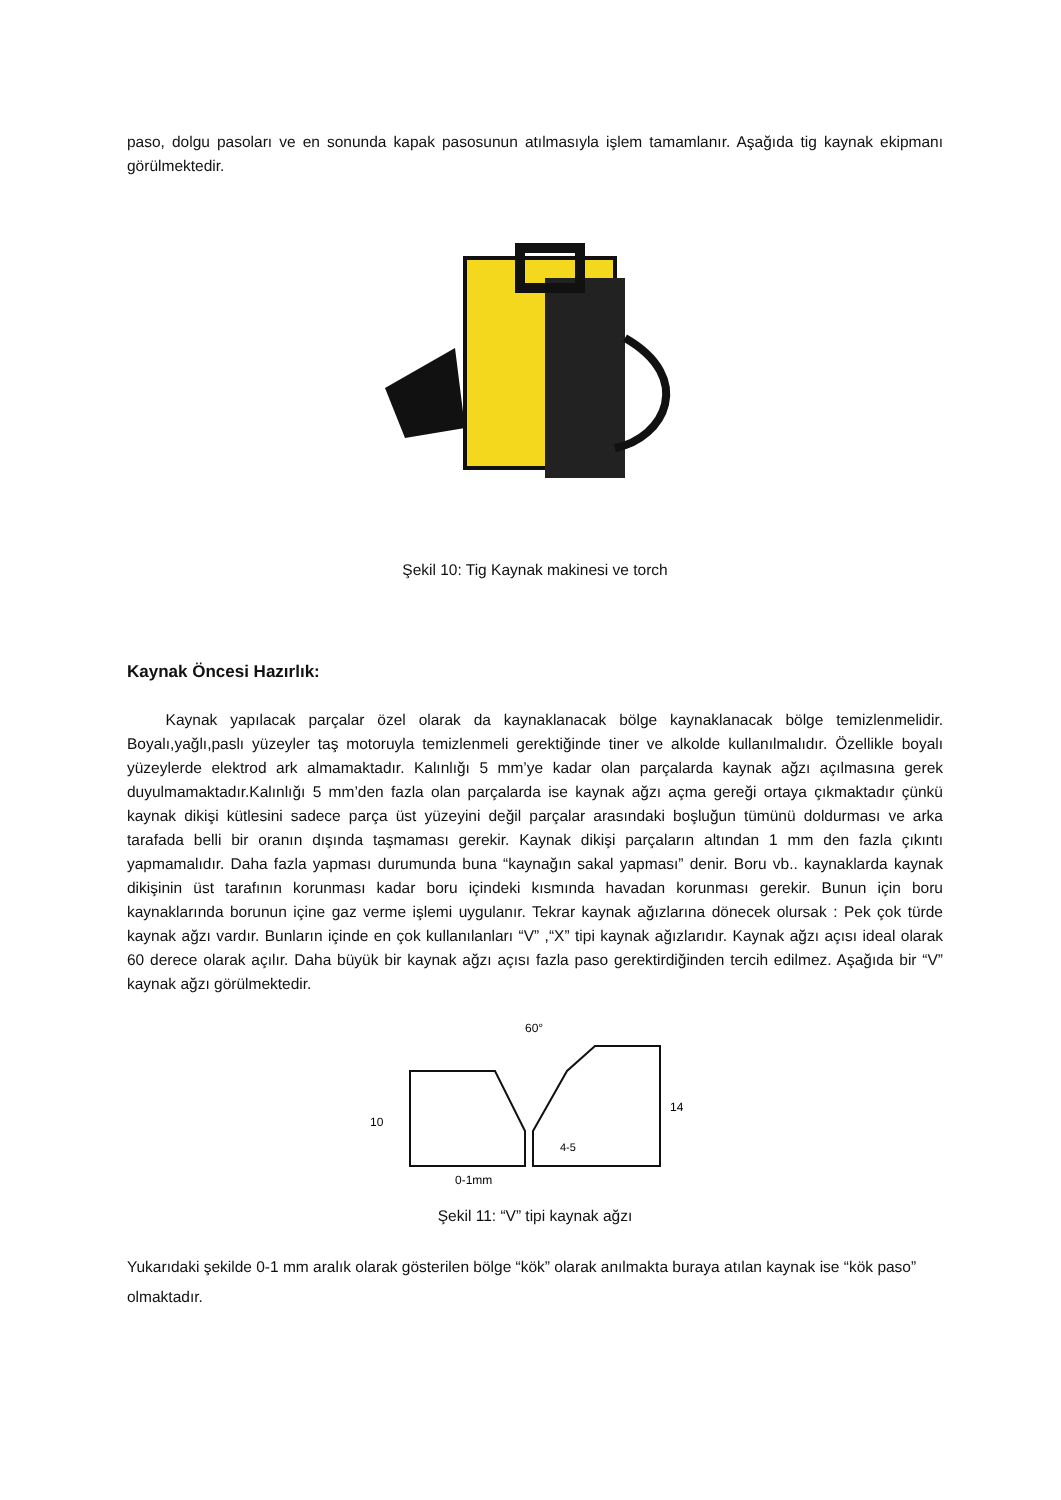paso, dolgu pasoları ve en sonunda kapak pasosunun atılmasıyla işlem tamamlanır. Aşağıda tig kaynak ekipmanı görülmektedir.
Şekil 10: Tig Kaynak makinesi ve torch
Kaynak Öncesi Hazırlık:
Kaynak yapılacak parçalar özel olarak da kaynaklanacak bölge kaynaklanacak bölge temizlenmelidir. Boyalı,yağlı,paslı yüzeyler taş motoruyla temizlenmeli gerektiğinde tiner ve alkolde kullanılmalıdır. Özellikle boyalı yüzeylerde elektrod ark almamaktadır. Kalınlığı 5 mm’ye kadar olan parçalarda kaynak ağzı açılmasına gerek duyulmamaktadır.Kalınlığı 5 mm’den fazla olan parçalarda ise kaynak ağzı açma gereği ortaya çıkmaktadır çünkü kaynak dikişi kütlesini sadece parça üst yüzeyini değil parçalar arasındaki boşluğun tümünü doldurması ve arka tarafada belli bir oranın dışında taşmaması gerekir. Kaynak dikişi parçaların altından 1 mm den fazla çıkıntı yapmamalıdır. Daha fazla yapması durumunda buna “kaynağın sakal yapması” denir. Boru vb.. kaynaklarda kaynak dikişinin üst tarafının korunması kadar boru içindeki kısmında havadan korunması gerekir. Bunun için boru kaynaklarında borunun içine gaz verme işlemi uygulanır. Tekrar kaynak ağızlarına dönecek olursak : Pek çok türde kaynak ağzı vardır. Bunların içinde en çok kullanılanları “V” ,“X” tipi kaynak ağızlarıdır. Kaynak ağzı açısı ideal olarak 60 derece olarak açılır. Daha büyük bir kaynak ağzı açısı fazla paso gerektirdiğinden tercih edilmez. Aşağıda bir “V” kaynak ağzı görülmektedir.
60°
10
14
4-5
0-1mm
Şekil 11: “V” tipi kaynak ağzı
Yukarıdaki şekilde 0-1 mm aralık olarak gösterilen bölge “kök” olarak anılmakta buraya atılan kaynak ise “kök paso” olmaktadır.